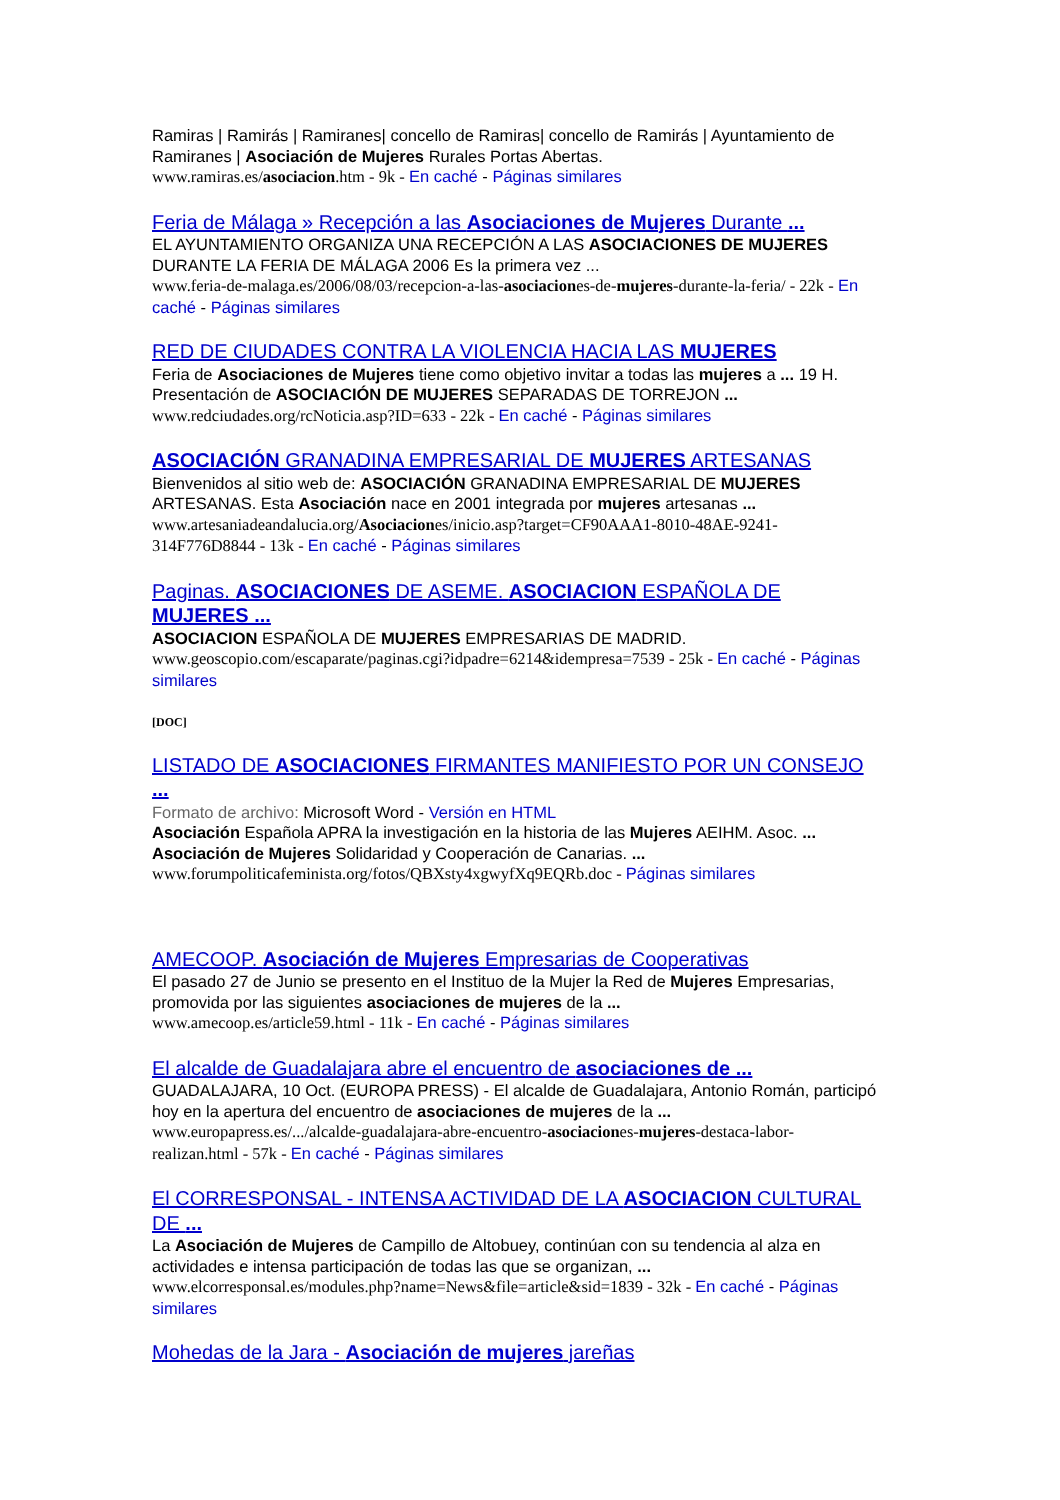Ramiras | Ramirás | Ramiranes| concello de Ramiras| concello de Ramirás | Ayuntamiento de Ramiranes | Asociación de Mujeres Rurales Portas Abertas.
www.ramiras.es/asociacion.htm - 9k - En caché - Páginas similares
Feria de Málaga » Recepción a las Asociaciones de Mujeres Durante ...
EL AYUNTAMIENTO ORGANIZA UNA RECEPCIÓN A LAS ASOCIACIONES DE MUJERES DURANTE LA FERIA DE MÁLAGA 2006 Es la primera vez ...
www.feria-de-malaga.es/2006/08/03/recepcion-a-las-asociaciones-de-mujeres-durante-la-feria/ - 22k - En caché - Páginas similares
RED DE CIUDADES CONTRA LA VIOLENCIA HACIA LAS MUJERES
Feria de Asociaciones de Mujeres tiene como objetivo invitar a todas las mujeres a ... 19 H. Presentación de ASOCIACIÓN DE MUJERES SEPARADAS DE TORREJON ...
www.redciudades.org/rcNoticia.asp?ID=633 - 22k - En caché - Páginas similares
ASOCIACIÓN GRANADINA EMPRESARIAL DE MUJERES ARTESANAS
Bienvenidos al sitio web de: ASOCIACIÓN GRANADINA EMPRESARIAL DE MUJERES ARTESANAS. Esta Asociación nace en 2001 integrada por mujeres artesanas ...
www.artesaniadeandalucia.org/Asociaciones/inicio.asp?target=CF90AAA1-8010-48AE-9241-314F776D8844 - 13k - En caché - Páginas similares
Paginas. ASOCIACIONES DE ASEME. ASOCIACION ESPAÑOLA DE MUJERES ...
ASOCIACION ESPAÑOLA DE MUJERES EMPRESARIAS DE MADRID.
www.geoscopio.com/escaparate/paginas.cgi?idpadre=6214&idempresa=7539 - 25k - En caché - Páginas similares
[DOC]
LISTADO DE ASOCIACIONES FIRMANTES MANIFIESTO POR UN CONSEJO ...
Formato de archivo: Microsoft Word - Versión en HTML
Asociación Española APRA la investigación en la historia de las Mujeres AEIHM. Asoc. ... Asociación de Mujeres Solidaridad y Cooperación de Canarias. ...
www.forumpoliticafeminista.org/fotos/QBXsty4xgwyfXq9EQRb.doc - Páginas similares
AMECOOP. Asociación de Mujeres Empresarias de Cooperativas
El pasado 27 de Junio se presento en el Instituo de la Mujer la Red de Mujeres Empresarias, promovida por las siguientes asociaciones de mujeres de la ...
www.amecoop.es/article59.html - 11k - En caché - Páginas similares
El alcalde de Guadalajara abre el encuentro de asociaciones de ...
GUADALAJARA, 10 Oct. (EUROPA PRESS) - El alcalde de Guadalajara, Antonio Román, participó hoy en la apertura del encuentro de asociaciones de mujeres de la ...
www.europapress.es/.../alcalde-guadalajara-abre-encuentro-asociaciones-mujeres-destaca-labor-realizan.html - 57k - En caché - Páginas similares
El CORRESPONSAL - INTENSA ACTIVIDAD DE LA ASOCIACION CULTURAL DE ...
La Asociación de Mujeres de Campillo de Altobuey, continúan con su tendencia al alza en actividades e intensa participación de todas las que se organizan, ...
www.elcorresponsal.es/modules.php?name=News&file=article&sid=1839 - 32k - En caché - Páginas similares
Mohedas de la Jara - Asociación de mujeres jareñas